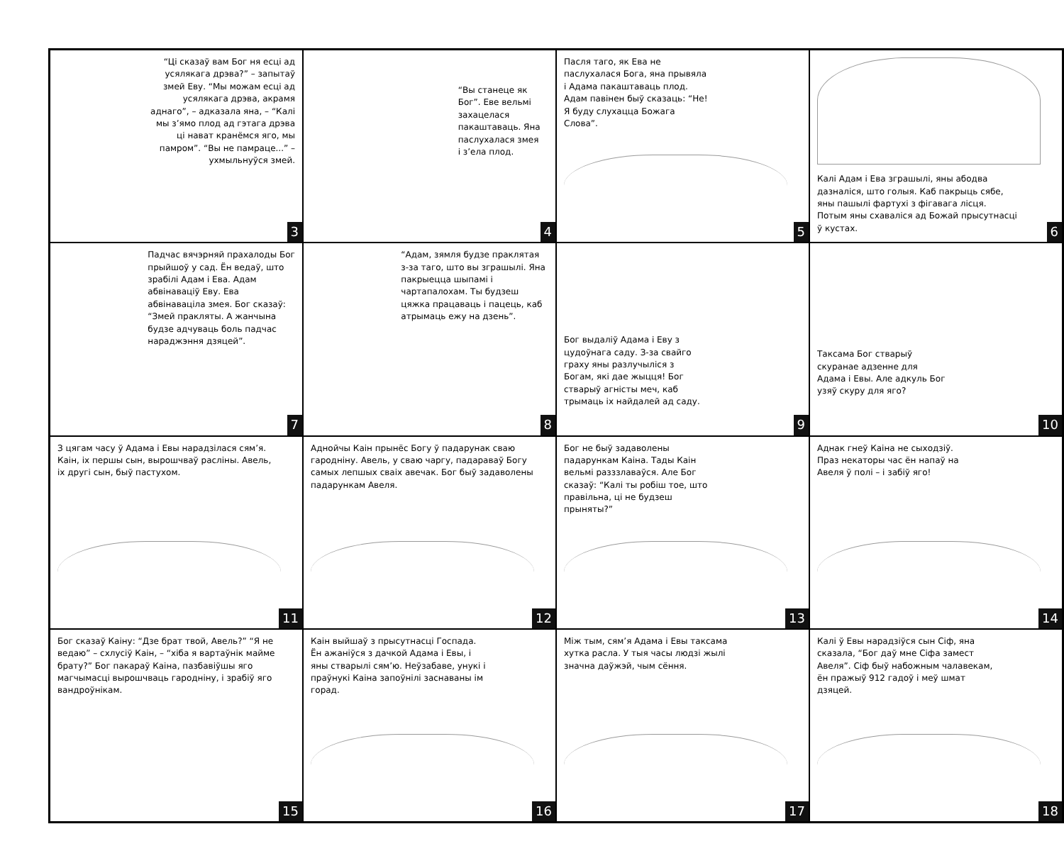“Ці сказаў вам Бог ня есці ад усялякага дрэва?” – запытаў змей Еву. “Мы можам есці ад усялякага дрэва, акрамя аднаго”, – адказала яна, – “Калі мы з’ямо плод ад гэтага дрэва ці нават кранёмся яго, мы памром”. “Вы не памраце...” – ухмыльнуўся змей.
3
“Вы станеце як Бог”. Еве вельмі захацелася пакаштаваць. Яна паслухалася змея і з’ела плод.
4
Пасля таго, як Ева не паслухалася Бога, яна прывяла і Адама пакаштаваць плод. Адам павінен быў сказаць: “Не! Я буду слухацца Божага Слова”.
5
Калі Адам і Ева зграшылі, яны абодва дазналіся, што голыя. Каб пакрыць сябе, яны пашылі фартухі з фігавага лісця. Потым яны схаваліся ад Божай прысутнасці ў кустах.
6
Падчас вячэрняй прахалоды Бог прыйшоў у сад. Ён ведаў, што зрабілі Адам і Ева. Адам абвінаваціў Еву. Ева абвінаваціла змея. Бог сказаў: “Змей пракляты. А жанчына будзе адчуваць боль падчас нараджэння дзяцей”.
7
“Адам, зямля будзе праклятая з-за таго, што вы зграшылі. Яна пакрыецца шыпамі і чартапалохам. Ты будзеш цяжка працаваць і пацець, каб атрымаць ежу на дзень”.
8
Бог выдаліў Адама і Еву з цудоўнага саду. З-за свайго граху яны разлучыліся з Богам, які дае жыцця! Бог стварыў агністы меч, каб трымаць іх найдалей ад саду.
9
Таксама Бог стварыў скуранае адзенне для Адама і Евы. Але адкуль Бог узяў скуру для яго?
10
З цягам часу ў Адама і Евы нарадзілася сям’я. Каін, іх першы сын, вырошчваў расліны. Авель, іх другі сын, быў пастухом.
11
Аднойчы Каін прынёс Богу ў падарунак сваю гародніну. Авель, у сваю чаргу, падараваў Богу самых лепшых сваіх авечак. Бог быў задаволены падарункам Авеля.
12
Бог не быў задаволены падарункам Каіна. Тады Каін вельмі разззлаваўся. Але Бог сказаў: “Калі ты робіш тое, што правільна, ці не будзеш прыняты?”
13
Аднак гнеў Каіна не сыходзіў. Праз некаторы час ён напаў на Авеля ў полі – і забіў яго!
14
Бог сказаў Каіну: “Дзе брат твой, Авель?” “Я не ведаю” – схлусіў Каін, – “хіба я вартаўнік маймe брату?” Бог пакараў Каіна, пазбавіўшы яго магчымасці вырошчваць гародніну, і зрабіў яго вандроўнікам.
15
Каін выйшаў з прысутнасці Госпада. Ён ажаніўся з дачкой Адама і Евы, і яны стварылі сям’ю. Неўзабаве, унукі і праўнукі Каіна запоўнілі заснаваны ім горад.
16
Між тым, сям’я Адама і Евы таксама хутка расла. У тыя часы людзі жылі значна даўжэй, чым сёння.
17
Калі ў Евы нарадзіўся сын Сіф, яна сказала, “Бог даў мне Сіфа замест Авеля”. Сіф быў набожным чалавекам, ён пражыў 912 гадоў і меў шмат дзяцей.
18